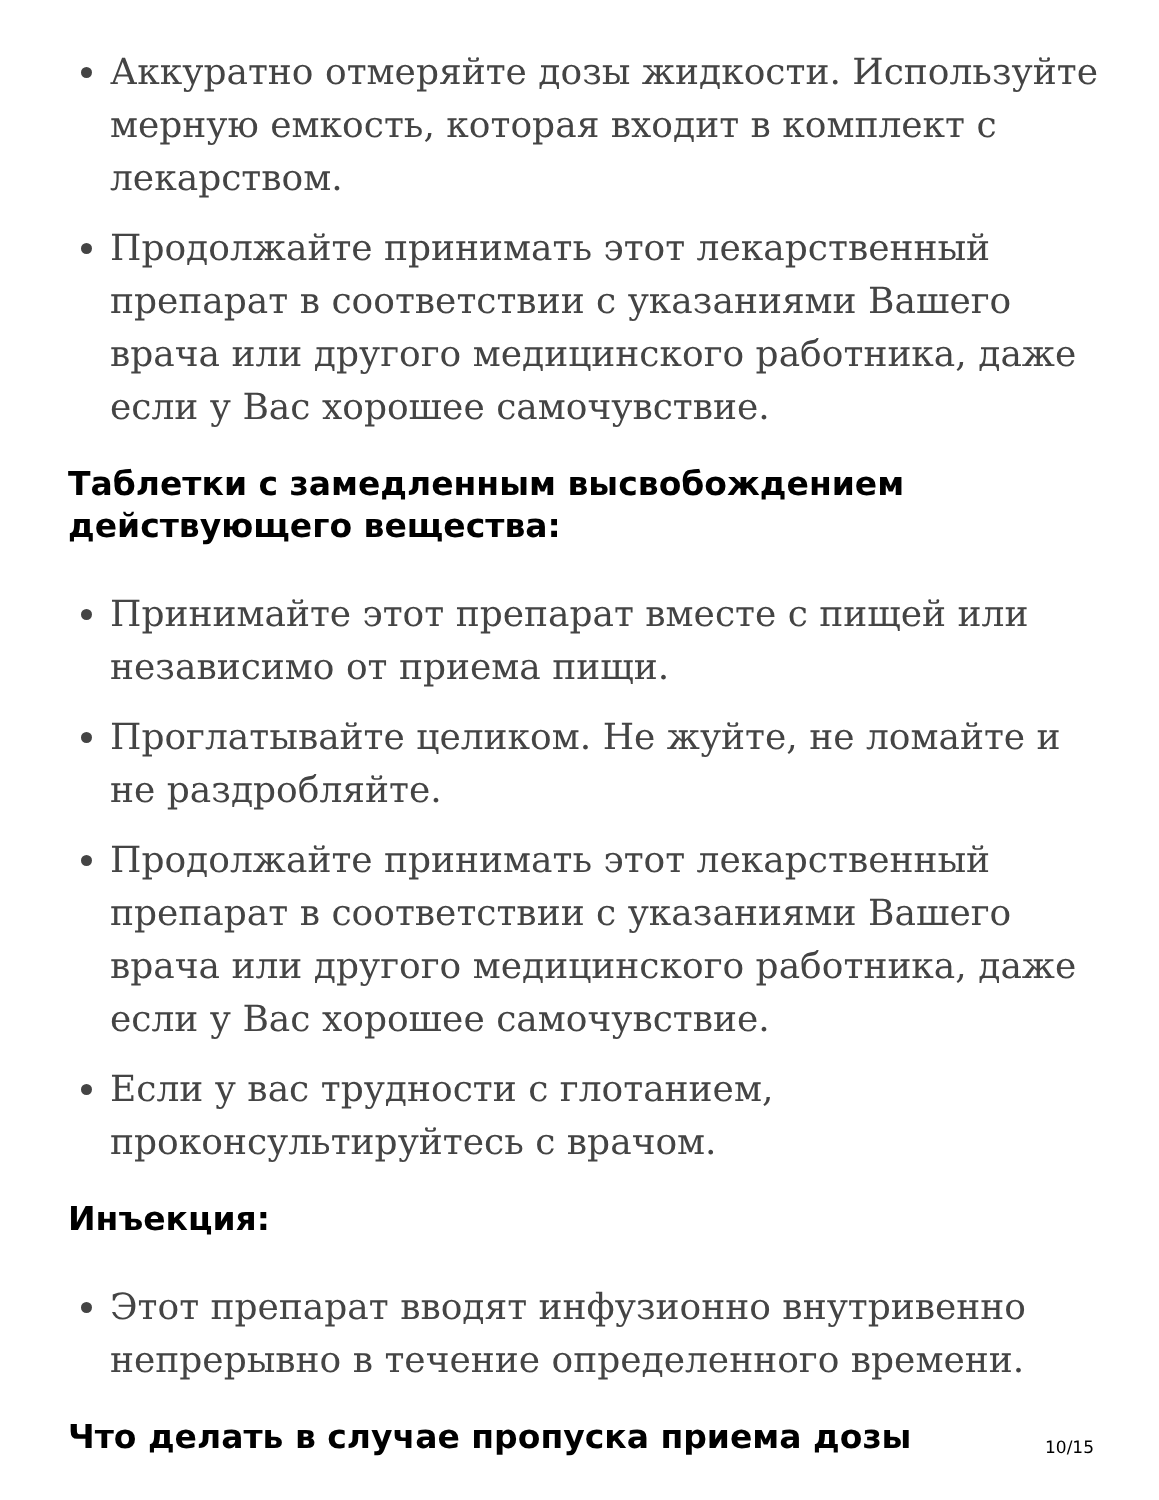Аккуратно отмеряйте дозы жидкости. Используйте мерную емкость, которая входит в комплект с лекарством.
Продолжайте принимать этот лекарственный препарат в соответствии с указаниями Вашего врача или другого медицинского работника, даже если у Вас хорошее самочувствие.
Таблетки с замедленным высвобождением действующего вещества:
Принимайте этот препарат вместе с пищей или независимо от приема пищи.
Проглатывайте целиком. Не жуйте, не ломайте и не раздробляйте.
Продолжайте принимать этот лекарственный препарат в соответствии с указаниями Вашего врача или другого медицинского работника, даже если у Вас хорошее самочувствие.
Если у вас трудности с глотанием, проконсультируйтесь с врачом.
Инъекция:
Этот препарат вводят инфузионно внутривенно непрерывно в течение определенного времени.
Что делать в случае пропуска приема дозы
10/15